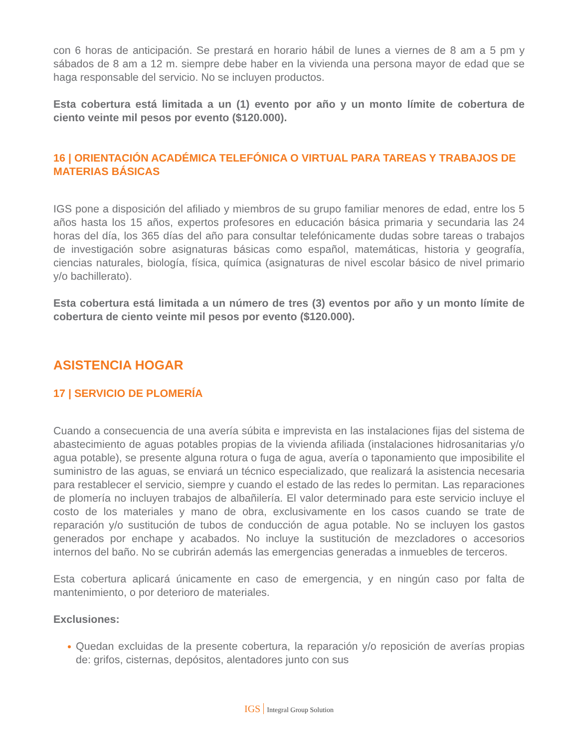con 6 horas de anticipación. Se prestará en horario hábil de lunes a viernes de 8 am a 5 pm y sábados de 8 am a 12 m. siempre debe haber en la vivienda una persona mayor de edad que se haga responsable del servicio. No se incluyen productos.
Esta cobertura está limitada a un (1) evento por año y un monto límite de cobertura de ciento veinte mil pesos por evento ($120.000).
16 | ORIENTACIÓN ACADÉMICA TELEFÓNICA O VIRTUAL PARA TAREAS Y TRABAJOS DE MATERIAS BÁSICAS
IGS pone a disposición del afiliado y miembros de su grupo familiar menores de edad, entre los 5 años hasta los 15 años, expertos profesores en educación básica primaria y secundaria las 24 horas del día, los 365 días del año para consultar telefónicamente dudas sobre tareas o trabajos de investigación sobre asignaturas básicas como español, matemáticas, historia y geografía, ciencias naturales, biología, física, química (asignaturas de nivel escolar básico de nivel primario y/o bachillerato).
Esta cobertura está limitada a un número de tres (3) eventos por año y un monto límite de cobertura de ciento veinte mil pesos por evento ($120.000).
ASISTENCIA HOGAR
17 | SERVICIO DE PLOMERÍA
Cuando a consecuencia de una avería súbita e imprevista en las instalaciones fijas del sistema de abastecimiento de aguas potables propias de la vivienda afiliada (instalaciones hidrosanitarias y/o agua potable), se presente alguna rotura o fuga de agua, avería o taponamiento que imposibilite el suministro de las aguas, se enviará un técnico especializado, que realizará la asistencia necesaria para restablecer el servicio, siempre y cuando el estado de las redes lo permitan. Las reparaciones de plomería no incluyen trabajos de albañilería. El valor determinado para este servicio incluye el costo de los materiales y mano de obra, exclusivamente en los casos cuando se trate de reparación y/o sustitución de tubos de conducción de agua potable. No se incluyen los gastos generados por enchape y acabados. No incluye la sustitución de mezcladores o accesorios internos del baño. No se cubrirán además las emergencias generadas a inmuebles de terceros.
Esta cobertura aplicará únicamente en caso de emergencia, y en ningún caso por falta de mantenimiento, o por deterioro de materiales.
Exclusiones:
Quedan excluidas de la presente cobertura, la reparación y/o reposición de averías propias de: grifos, cisternas, depósitos, alentadores junto con sus
IGS Integral Group Solution